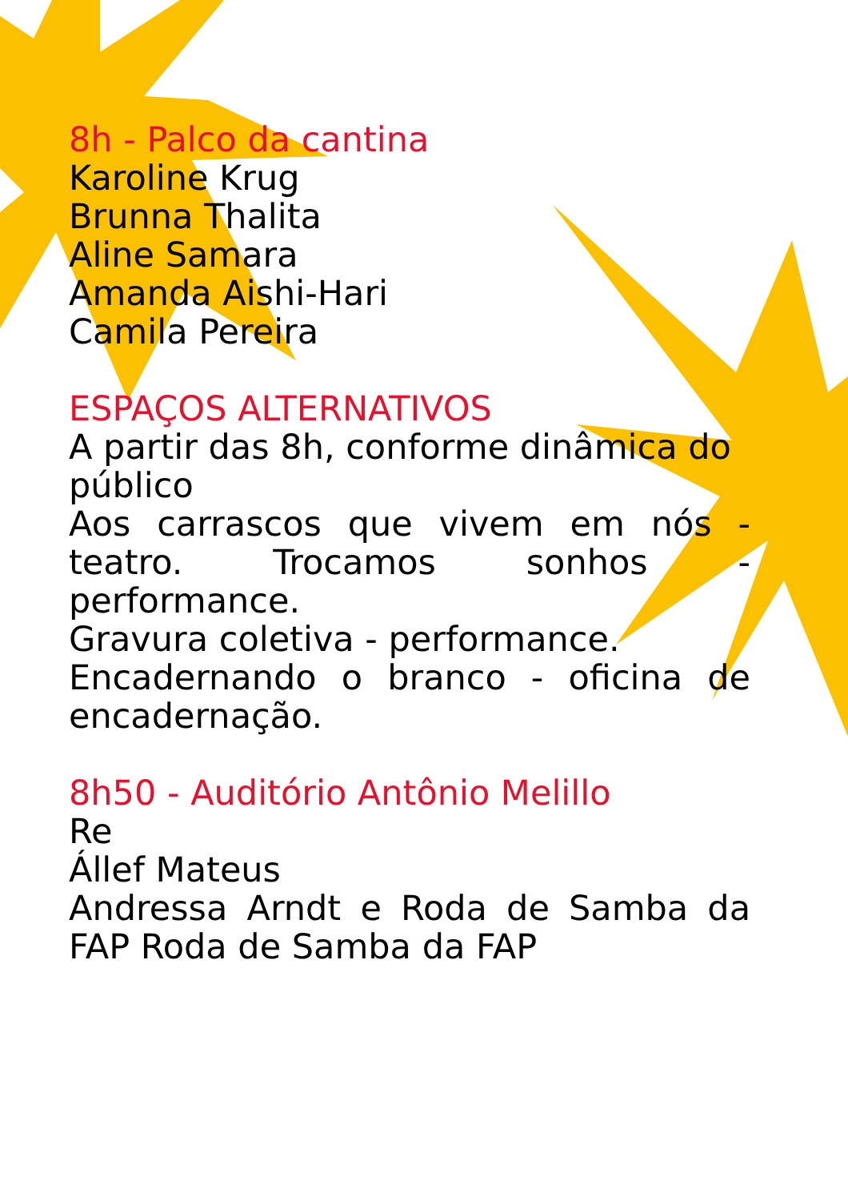8h - Palco da cantina
Karoline Krug
Brunna Thalita
Aline Samara
Amanda Aishi-Hari
Camila Pereira
ESPAÇOS ALTERNATIVOS
A partir das 8h, conforme dinâmica do público
Aos carrascos que vivem em nós - teatro. Trocamos sonhos - performance.
Gravura coletiva - performance.
Encadernando o branco - oficina de encadernação.
8h50 - Auditório Antônio Melillo
Re
Állef Mateus
Andressa Arndt e Roda de Samba da FAP Roda de Samba da FAP